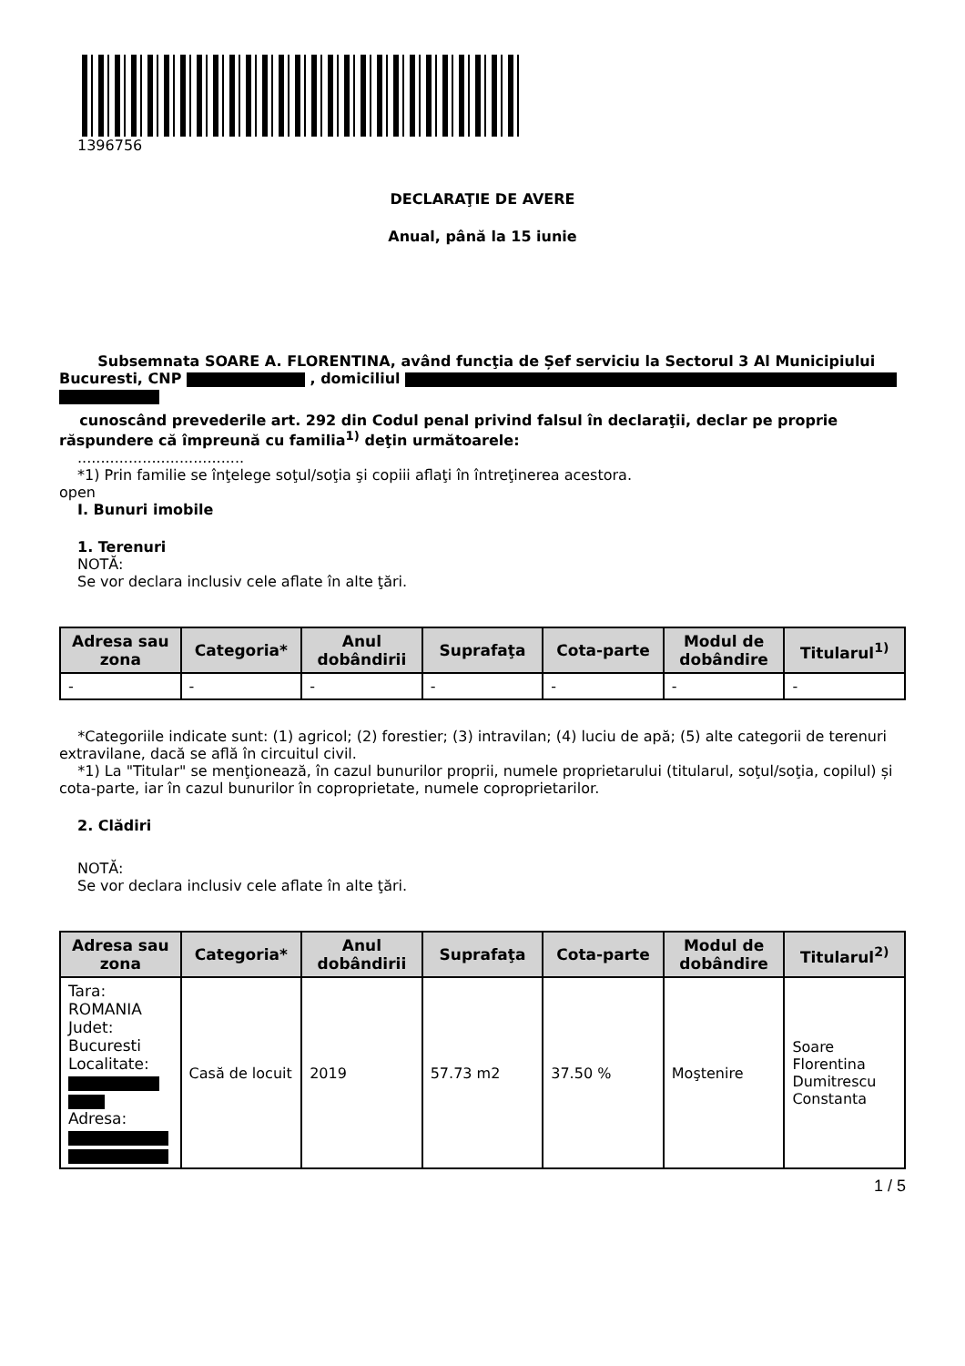1396756
DECLARAŢIE DE AVERE
Anual, până la 15 iunie
Subsemnata SOARE A. FLORENTINA, având funcţia de Șef serviciu la Sectorul 3 Al Municipiului Bucuresti, CNP , domiciliul
cunoscând prevederile art. 292 din Codul penal privind falsul în declaraţii, declar pe proprie răspundere că împreună cu familia<sup>1)</sup> deţin următoarele:
....................................
*1) Prin familie se înţelege soţul/soţia şi copiii aflaţi în întreţinerea acestora.
open
I. Bunuri imobile
1. Terenuri
NOTĂ:
Se vor declara inclusiv cele aflate în alte ţări.
| Adresa sau zona | Categoria* | Anul dobândirii | Suprafaţa | Cota-parte | Modul de dobândire | Titularul<sup>1)</sup> |
| --- | --- | --- | --- | --- | --- | --- |
| - | - | - | - | - | - | - |
*Categoriile indicate sunt: (1) agricol; (2) forestier; (3) intravilan; (4) luciu de apă; (5) alte categorii de terenuri extravilane, dacă se află în circuitul civil.
*1) La "Titular" se menţionează, în cazul bunurilor proprii, numele proprietarului (titularul, soţul/soţia, copilul) și cota-parte, iar în cazul bunurilor în coproprietate, numele coproprietarilor.
2. Clădiri
NOTĂ:
Se vor declara inclusiv cele aflate în alte ţări.
| Adresa sau zona | Categoria* | Anul dobândirii | Suprafaţa | Cota-parte | Modul de dobândire | Titularul<sup>2)</sup> |
| --- | --- | --- | --- | --- | --- | --- |
| Tara: ROMANIA Judet: Bucuresti Localitate: Adresa: | Casă de locuit | 2019 | 57.73 m2 | 37.50 % | Moştenire | Soare Florentina Dumitrescu Constanta |
1 / 5